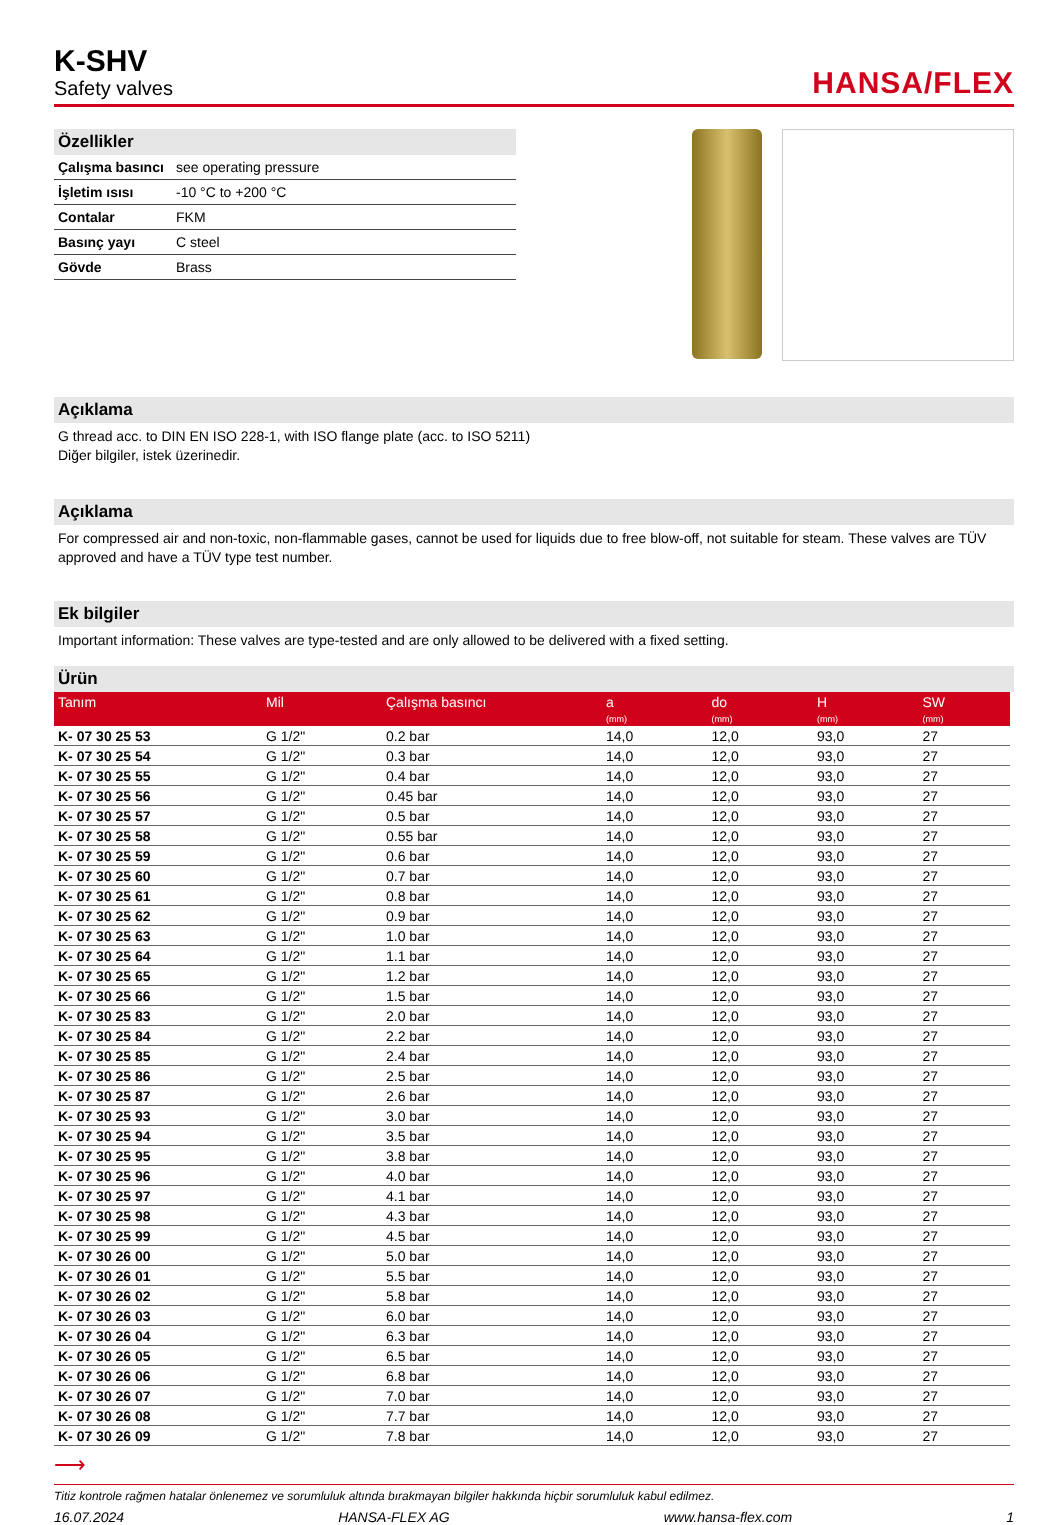K-SHV
Safety valves
HANSA/FLEX
Özellikler
| Çalışma basıncı | see operating pressure |
| İşletim ısısı | -10 °C to +200 °C |
| Contalar | FKM |
| Basınç yayı | C steel |
| Gövde | Brass |
Açıklama
G thread acc. to DIN EN ISO 228-1, with ISO flange plate (acc. to ISO 5211)
Diğer bilgiler, istek üzerinedir.
Açıklama
For compressed air and non-toxic, non-flammable gases, cannot be used for liquids due to free blow-off, not suitable for steam. These valves are TÜV approved and have a TÜV type test number.
Ek bilgiler
Important information: These valves are type-tested and are only allowed to be delivered with a fixed setting.
Ürün
| Tanım | Mil | Çalışma basıncı | a (mm) | do (mm) | H (mm) | SW (mm) |
| --- | --- | --- | --- | --- | --- | --- |
| K- 07 30 25 53 | G 1/2" | 0.2 bar | 14,0 | 12,0 | 93,0 | 27 |
| K- 07 30 25 54 | G 1/2" | 0.3 bar | 14,0 | 12,0 | 93,0 | 27 |
| K- 07 30 25 55 | G 1/2" | 0.4 bar | 14,0 | 12,0 | 93,0 | 27 |
| K- 07 30 25 56 | G 1/2" | 0.45 bar | 14,0 | 12,0 | 93,0 | 27 |
| K- 07 30 25 57 | G 1/2" | 0.5 bar | 14,0 | 12,0 | 93,0 | 27 |
| K- 07 30 25 58 | G 1/2" | 0.55 bar | 14,0 | 12,0 | 93,0 | 27 |
| K- 07 30 25 59 | G 1/2" | 0.6 bar | 14,0 | 12,0 | 93,0 | 27 |
| K- 07 30 25 60 | G 1/2" | 0.7 bar | 14,0 | 12,0 | 93,0 | 27 |
| K- 07 30 25 61 | G 1/2" | 0.8 bar | 14,0 | 12,0 | 93,0 | 27 |
| K- 07 30 25 62 | G 1/2" | 0.9 bar | 14,0 | 12,0 | 93,0 | 27 |
| K- 07 30 25 63 | G 1/2" | 1.0 bar | 14,0 | 12,0 | 93,0 | 27 |
| K- 07 30 25 64 | G 1/2" | 1.1 bar | 14,0 | 12,0 | 93,0 | 27 |
| K- 07 30 25 65 | G 1/2" | 1.2 bar | 14,0 | 12,0 | 93,0 | 27 |
| K- 07 30 25 66 | G 1/2" | 1.5 bar | 14,0 | 12,0 | 93,0 | 27 |
| K- 07 30 25 83 | G 1/2" | 2.0 bar | 14,0 | 12,0 | 93,0 | 27 |
| K- 07 30 25 84 | G 1/2" | 2.2 bar | 14,0 | 12,0 | 93,0 | 27 |
| K- 07 30 25 85 | G 1/2" | 2.4 bar | 14,0 | 12,0 | 93,0 | 27 |
| K- 07 30 25 86 | G 1/2" | 2.5 bar | 14,0 | 12,0 | 93,0 | 27 |
| K- 07 30 25 87 | G 1/2" | 2.6 bar | 14,0 | 12,0 | 93,0 | 27 |
| K- 07 30 25 93 | G 1/2" | 3.0 bar | 14,0 | 12,0 | 93,0 | 27 |
| K- 07 30 25 94 | G 1/2" | 3.5 bar | 14,0 | 12,0 | 93,0 | 27 |
| K- 07 30 25 95 | G 1/2" | 3.8 bar | 14,0 | 12,0 | 93,0 | 27 |
| K- 07 30 25 96 | G 1/2" | 4.0 bar | 14,0 | 12,0 | 93,0 | 27 |
| K- 07 30 25 97 | G 1/2" | 4.1 bar | 14,0 | 12,0 | 93,0 | 27 |
| K- 07 30 25 98 | G 1/2" | 4.3 bar | 14,0 | 12,0 | 93,0 | 27 |
| K- 07 30 25 99 | G 1/2" | 4.5 bar | 14,0 | 12,0 | 93,0 | 27 |
| K- 07 30 26 00 | G 1/2" | 5.0 bar | 14,0 | 12,0 | 93,0 | 27 |
| K- 07 30 26 01 | G 1/2" | 5.5 bar | 14,0 | 12,0 | 93,0 | 27 |
| K- 07 30 26 02 | G 1/2" | 5.8 bar | 14,0 | 12,0 | 93,0 | 27 |
| K- 07 30 26 03 | G 1/2" | 6.0 bar | 14,0 | 12,0 | 93,0 | 27 |
| K- 07 30 26 04 | G 1/2" | 6.3 bar | 14,0 | 12,0 | 93,0 | 27 |
| K- 07 30 26 05 | G 1/2" | 6.5 bar | 14,0 | 12,0 | 93,0 | 27 |
| K- 07 30 26 06 | G 1/2" | 6.8 bar | 14,0 | 12,0 | 93,0 | 27 |
| K- 07 30 26 07 | G 1/2" | 7.0 bar | 14,0 | 12,0 | 93,0 | 27 |
| K- 07 30 26 08 | G 1/2" | 7.7 bar | 14,0 | 12,0 | 93,0 | 27 |
| K- 07 30 26 09 | G 1/2" | 7.8 bar | 14,0 | 12,0 | 93,0 | 27 |
⟶
Titiz kontrole rağmen hatalar önlenemez ve sorumluluk altında bırakmayan bilgiler hakkında hiçbir sorumluluk kabul edilmez.
16.07.2024 HANSA-FLEX AG www.hansa-flex.com 1